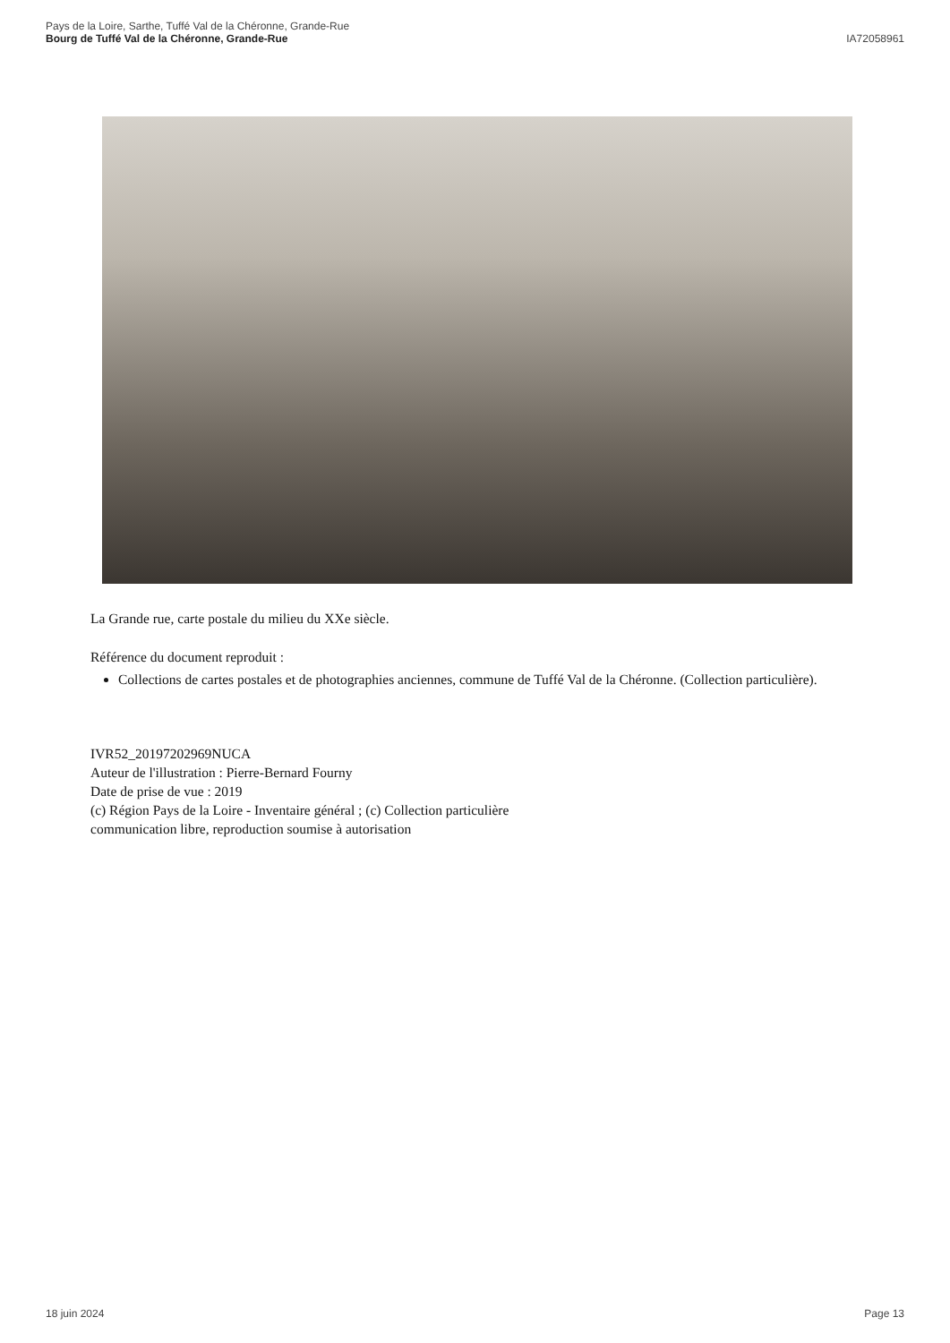Pays de la Loire, Sarthe, Tuffé Val de la Chéronne, Grande-Rue
Bourg de Tuffé Val de la Chéronne, Grande-Rue
IA72058961
La Grande rue, carte postale du milieu du XXe siècle.
Référence du document reproduit :
Collections de cartes postales et de photographies anciennes, commune de Tuffé Val de la Chéronne. (Collection particulière).
IVR52_20197202969NUCA
Auteur de l'illustration : Pierre-Bernard Fourny
Date de prise de vue : 2019
(c) Région Pays de la Loire - Inventaire général ; (c) Collection particulière
communication libre, reproduction soumise à autorisation
18 juin 2024 Page 13